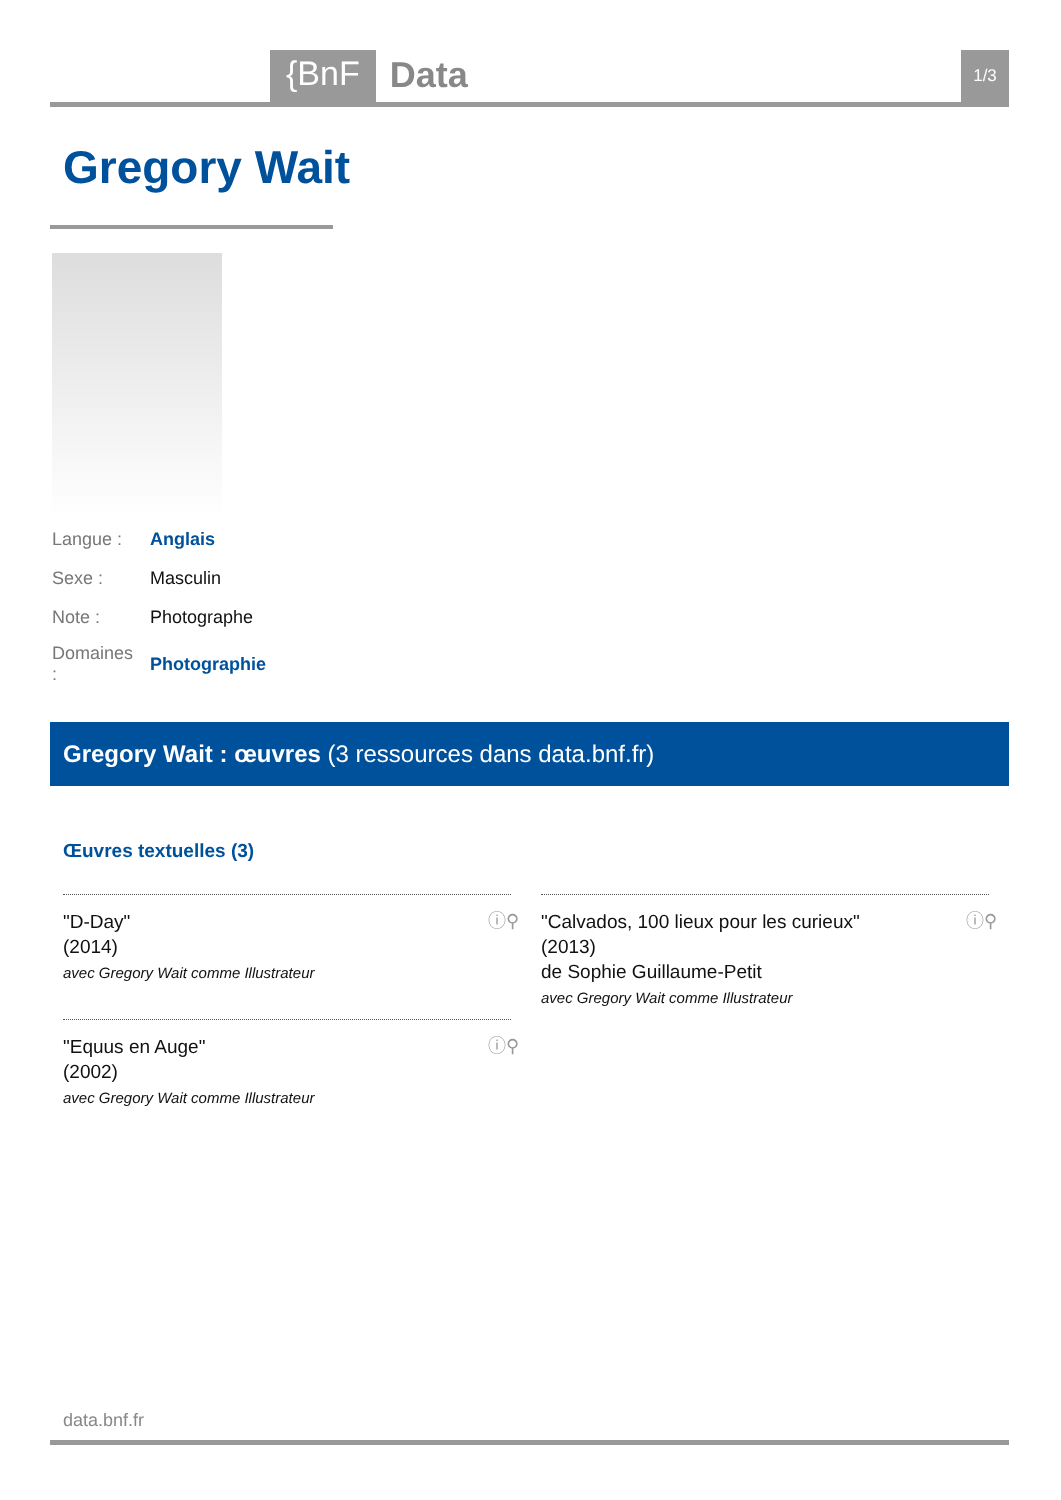{BnF Data 1/3
Gregory Wait
| Langue : | Anglais |
| Sexe : | Masculin |
| Note : | Photographe |
| Domaines : | Photographie |
Gregory Wait : œuvres (3 ressources dans data.bnf.fr)
Œuvres textuelles (3)
"D-Day"
(2014)
avec Gregory Wait comme Illustrateur
ⓘ⚲
"Calvados, 100 lieux pour les curieux"
(2013)
de Sophie Guillaume-Petit
avec Gregory Wait comme Illustrateur
ⓘ⚲
"Equus en Auge"
(2002)
avec Gregory Wait comme Illustrateur
ⓘ⚲
data.bnf.fr